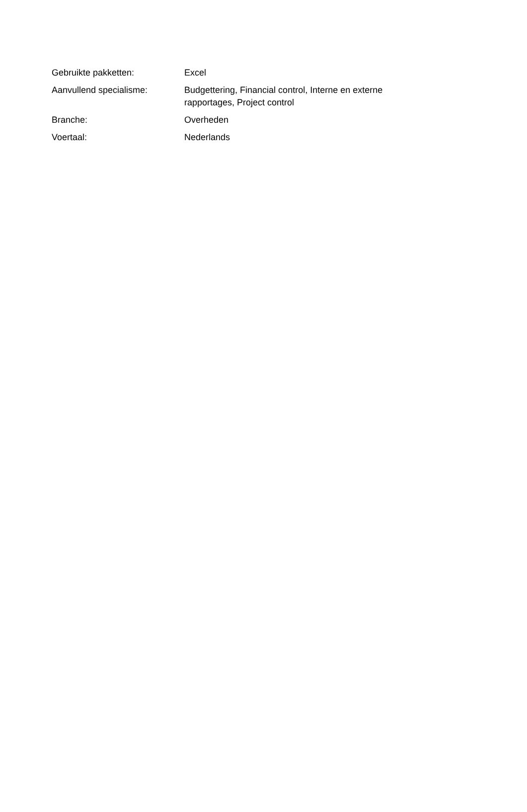| Gebruikte pakketten: | Excel |
| Aanvullend specialisme: | Budgettering, Financial control, Interne en externe rapportages, Project control |
| Branche: | Overheden |
| Voertaal: | Nederlands |